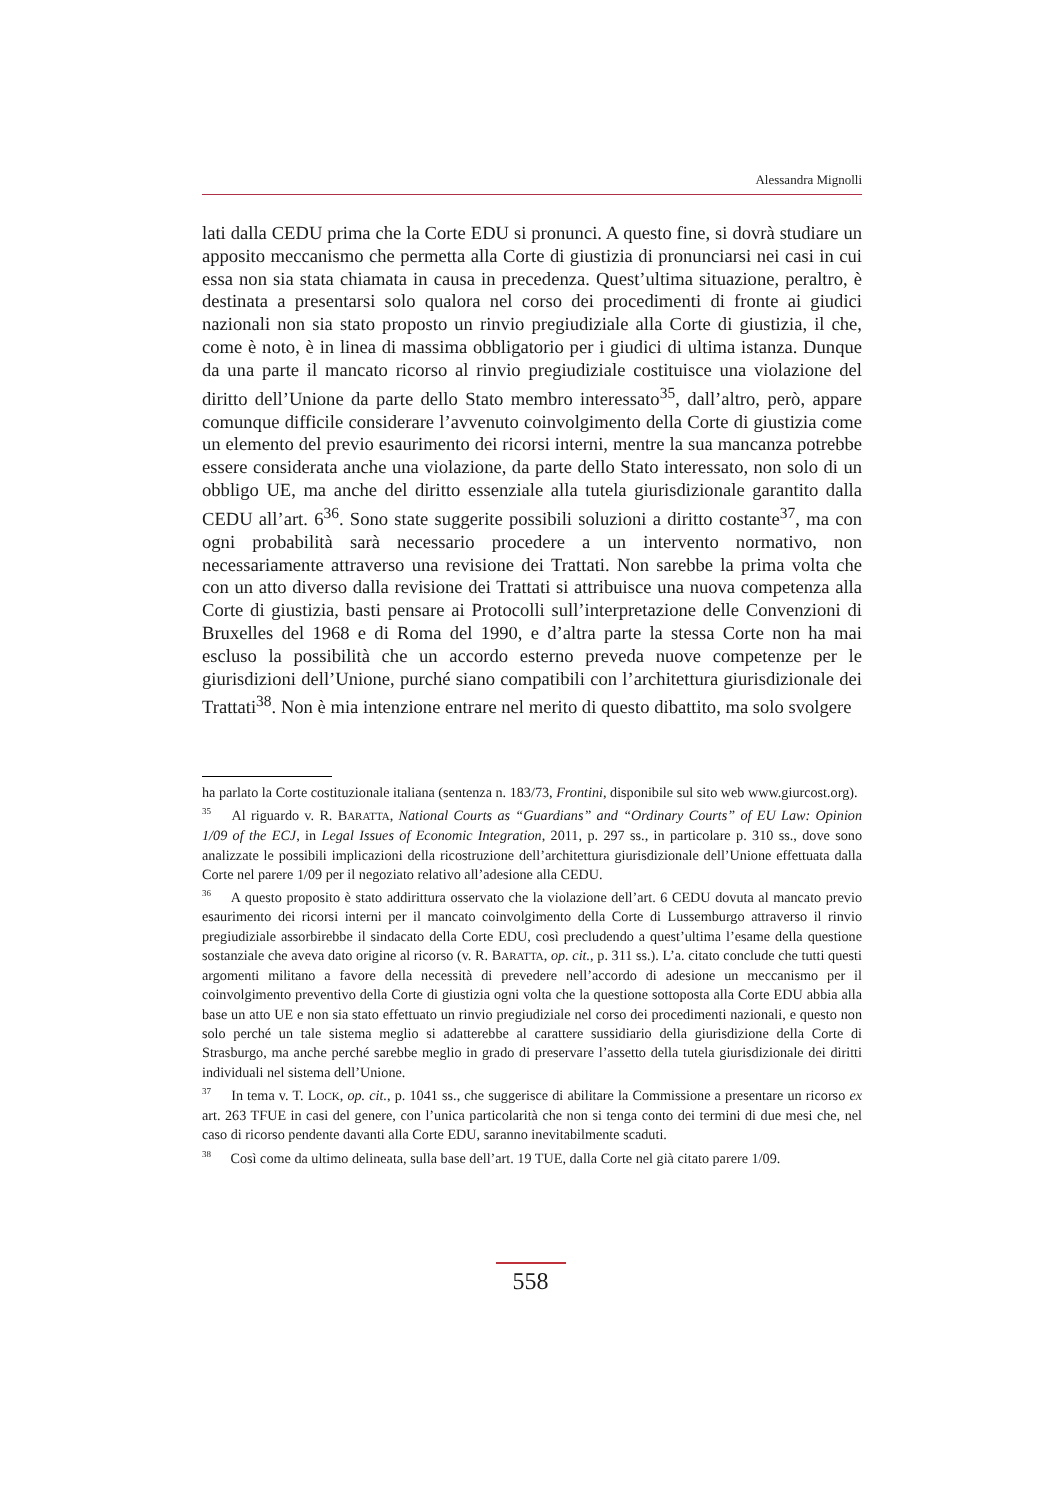Alessandra Mignolli
lati dalla CEDU prima che la Corte EDU si pronunci. A questo fine, si dovrà studiare un apposito meccanismo che permetta alla Corte di giustizia di pronunciarsi nei casi in cui essa non sia stata chiamata in causa in precedenza. Quest’ultima situazione, peraltro, è destinata a presentarsi solo qualora nel corso dei procedimenti di fronte ai giudici nazionali non sia stato proposto un rinvio pregiudiziale alla Corte di giustizia, il che, come è noto, è in linea di massima obbligatorio per i giudici di ultima istanza. Dunque da una parte il mancato ricorso al rinvio pregiudiziale costituisce una violazione del diritto dell’Unione da parte dello Stato membro interessato<sup>35</sup>, dall’altro, però, appare comunque difficile considerare l’avvenuto coinvolgimento della Corte di giustizia come un elemento del previo esaurimento dei ricorsi interni, mentre la sua mancanza potrebbe essere considerata anche una violazione, da parte dello Stato interessato, non solo di un obbligo UE, ma anche del diritto essenziale alla tutela giurisdizionale garantito dalla CEDU all’art. 6<sup>36</sup>. Sono state suggerite possibili soluzioni a diritto costante<sup>37</sup>, ma con ogni probabilità sarà necessario procedere a un intervento normativo, non necessariamente attraverso una revisione dei Trattati. Non sarebbe la prima volta che con un atto diverso dalla revisione dei Trattati si attribuisce una nuova competenza alla Corte di giustizia, basti pensare ai Protocolli sull’interpretazione delle Convenzioni di Bruxelles del 1968 e di Roma del 1990, e d’altra parte la stessa Corte non ha mai escluso la possibilità che un accordo esterno preveda nuove competenze per le giurisdizioni dell’Unione, purché siano compatibili con l’architettura giurisdizionale dei Trattati<sup>38</sup>. Non è mia intenzione entrare nel merito di questo dibattito, ma solo svolgere
ha parlato la Corte costituzionale italiana (sentenza n. 183/73, Frontini, disponibile sul sito web www.giurcost.org).
<sup>35</sup> Al riguardo v. R. BARATTA, National Courts as “Guardians” and “Ordinary Courts” of EU Law: Opinion 1/09 of the ECJ, in Legal Issues of Economic Integration, 2011, p. 297 ss., in particolare p. 310 ss., dove sono analizzate le possibili implicazioni della ricostruzione dell’architettura giurisdizionale dell’Unione effettuata dalla Corte nel parere 1/09 per il negoziato relativo all’adesione alla CEDU.
<sup>36</sup> A questo proposito è stato addirittura osservato che la violazione dell’art. 6 CEDU dovuta al mancato previo esaurimento dei ricorsi interni per il mancato coinvolgimento della Corte di Lussemburgo attraverso il rinvio pregiudiziale assorbirebbe il sindacato della Corte EDU, così precludendo a quest’ultima l’esame della questione sostanziale che aveva dato origine al ricorso (v. R. BARATTA, op. cit., p. 311 ss.). L’a. citato conclude che tutti questi argomenti militano a favore della necessità di prevedere nell’accordo di adesione un meccanismo per il coinvolgimento preventivo della Corte di giustizia ogni volta che la questione sottoposta alla Corte EDU abbia alla base un atto UE e non sia stato effettuato un rinvio pregiudiziale nel corso dei procedimenti nazionali, e questo non solo perché un tale sistema meglio si adatterebbe al carattere sussidiario della giurisdizione della Corte di Strasburgo, ma anche perché sarebbe meglio in grado di preservare l’assetto della tutela giurisdizionale dei diritti individuali nel sistema dell’Unione.
<sup>37</sup> In tema v. T. LOCK, op. cit., p. 1041 ss., che suggerisce di abilitare la Commissione a presentare un ricorso ex art. 263 TFUE in casi del genere, con l’unica particolarità che non si tenga conto dei termini di due mesi che, nel caso di ricorso pendente davanti alla Corte EDU, saranno inevitabilmente scaduti.
<sup>38</sup> Così come da ultimo delineata, sulla base dell’art. 19 TUE, dalla Corte nel già citato parere 1/09.
558